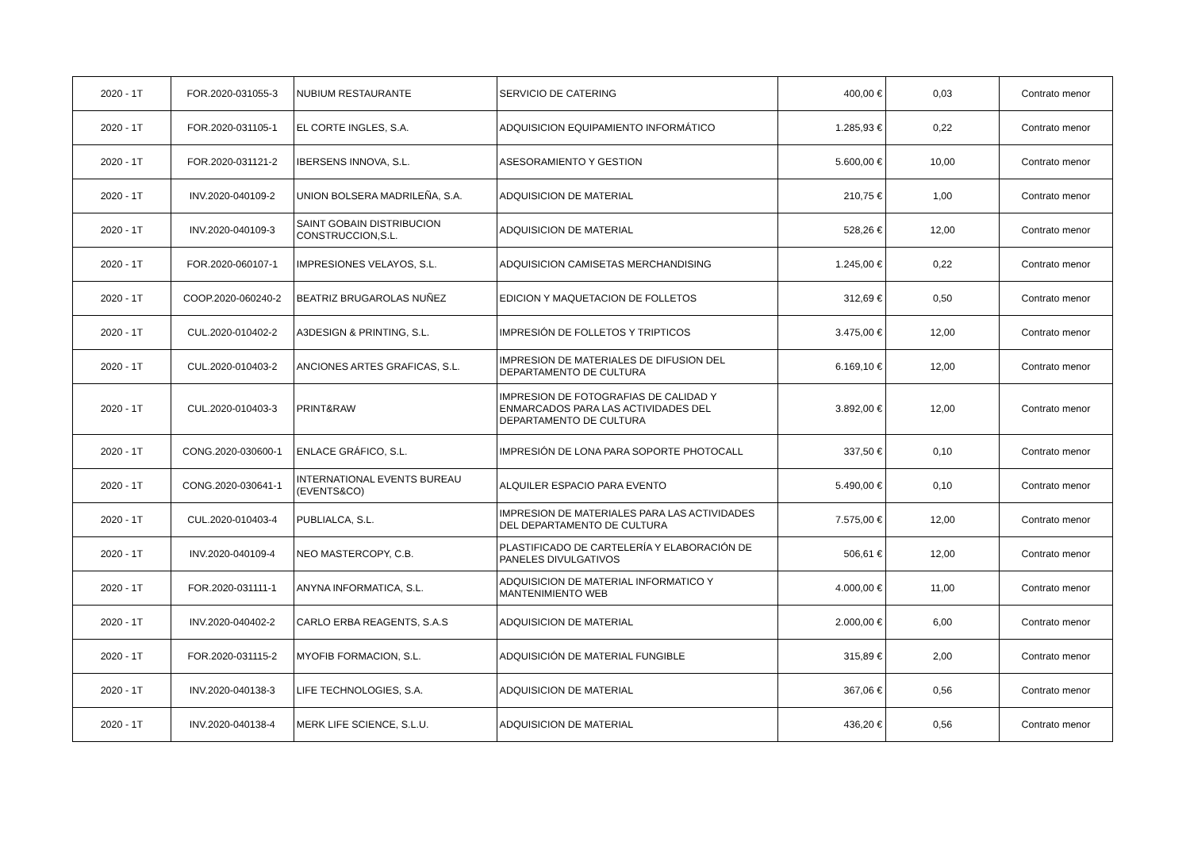| 2020 - 1T | FOR.2020-031055-3 | NUBIUM RESTAURANTE | SERVICIO DE CATERING | 400,00 € | 0,03 | Contrato menor |
| 2020 - 1T | FOR.2020-031105-1 | EL CORTE INGLES, S.A. | ADQUISICION EQUIPAMIENTO INFORMÁTICO | 1.285,93 € | 0,22 | Contrato menor |
| 2020 - 1T | FOR.2020-031121-2 | IBERSENS INNOVA, S.L. | ASESORAMIENTO Y GESTION | 5.600,00 € | 10,00 | Contrato menor |
| 2020 - 1T | INV.2020-040109-2 | UNION BOLSERA MADRILEÑA, S.A. | ADQUISICION DE MATERIAL | 210,75 € | 1,00 | Contrato menor |
| 2020 - 1T | INV.2020-040109-3 | SAINT GOBAIN DISTRIBUCION CONSTRUCCION,S.L. | ADQUISICION DE MATERIAL | 528,26 € | 12,00 | Contrato menor |
| 2020 - 1T | FOR.2020-060107-1 | IMPRESIONES VELAYOS, S.L. | ADQUISICION CAMISETAS MERCHANDISING | 1.245,00 € | 0,22 | Contrato menor |
| 2020 - 1T | COOP.2020-060240-2 | BEATRIZ BRUGAROLAS NUÑEZ | EDICION Y MAQUETACION DE FOLLETOS | 312,69 € | 0,50 | Contrato menor |
| 2020 - 1T | CUL.2020-010402-2 | A3DESIGN & PRINTING, S.L. | IMPRESIÓN DE FOLLETOS Y TRIPTICOS | 3.475,00 € | 12,00 | Contrato menor |
| 2020 - 1T | CUL.2020-010403-2 | ANCIONES ARTES GRAFICAS, S.L. | IMPRESION DE MATERIALES DE DIFUSION DEL DEPARTAMENTO DE CULTURA | 6.169,10 € | 12,00 | Contrato menor |
| 2020 - 1T | CUL.2020-010403-3 | PRINT&RAW | IMPRESION DE FOTOGRAFIAS DE CALIDAD Y ENMARCADOS PARA LAS ACTIVIDADES DEL DEPARTAMENTO DE CULTURA | 3.892,00 € | 12,00 | Contrato menor |
| 2020 - 1T | CONG.2020-030600-1 | ENLACE GRÁFICO, S.L. | IMPRESIÓN DE LONA PARA SOPORTE PHOTOCALL | 337,50 € | 0,10 | Contrato menor |
| 2020 - 1T | CONG.2020-030641-1 | INTERNATIONAL EVENTS BUREAU (EVENTS&CO) | ALQUILER ESPACIO PARA EVENTO | 5.490,00 € | 0,10 | Contrato menor |
| 2020 - 1T | CUL.2020-010403-4 | PUBLIALCA, S.L. | IMPRESION DE MATERIALES PARA LAS ACTIVIDADES DEL DEPARTAMENTO DE CULTURA | 7.575,00 € | 12,00 | Contrato menor |
| 2020 - 1T | INV.2020-040109-4 | NEO MASTERCOPY, C.B. | PLASTIFICADO DE CARTELERÍA Y ELABORACIÓN DE PANELES DIVULGATIVOS | 506,61 € | 12,00 | Contrato menor |
| 2020 - 1T | FOR.2020-031111-1 | ANYNA INFORMATICA, S.L. | ADQUISICION DE MATERIAL INFORMATICO Y MANTENIMIENTO WEB | 4.000,00 € | 11,00 | Contrato menor |
| 2020 - 1T | INV.2020-040402-2 | CARLO ERBA REAGENTS, S.A.S | ADQUISICION DE MATERIAL | 2.000,00 € | 6,00 | Contrato menor |
| 2020 - 1T | FOR.2020-031115-2 | MYOFIB FORMACION, S.L. | ADQUISICIÓN DE MATERIAL FUNGIBLE | 315,89 € | 2,00 | Contrato menor |
| 2020 - 1T | INV.2020-040138-3 | LIFE TECHNOLOGIES, S.A. | ADQUISICION DE MATERIAL | 367,06 € | 0,56 | Contrato menor |
| 2020 - 1T | INV.2020-040138-4 | MERK LIFE SCIENCE, S.L.U. | ADQUISICION DE MATERIAL | 436,20 € | 0,56 | Contrato menor |